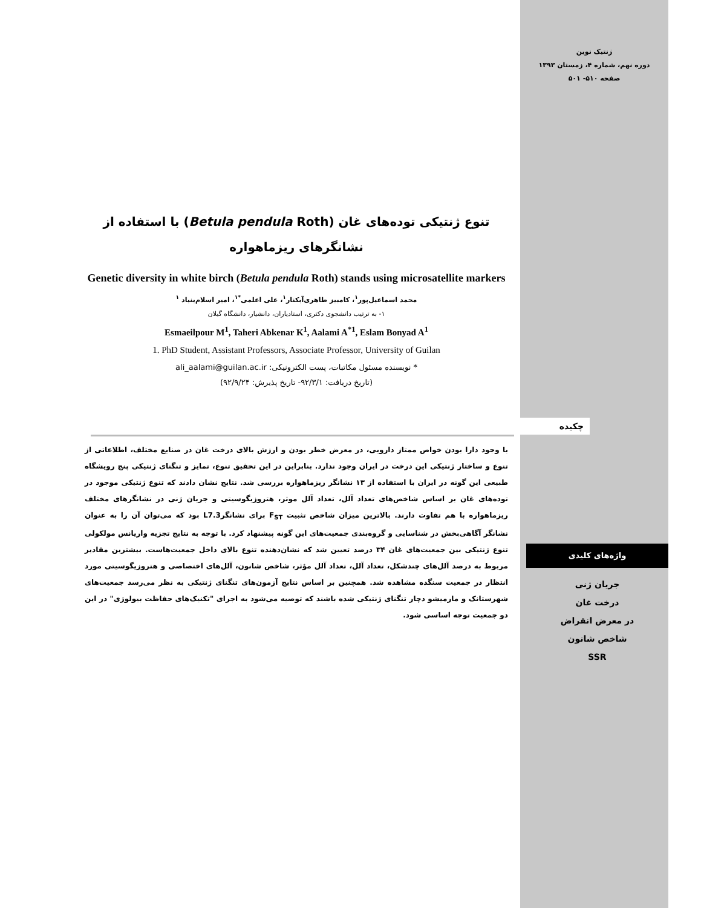ژنتیک نوین
دوره نهم، شماره ۴، زمستان ۱۳۹۳
صفحه ۵۱۰- ۵۰۱
تنوع ژنتیکی توده‌های غان (Betula pendula Roth) با استفاده از نشانگرهای ریزماهواره
Genetic diversity in white birch (Betula pendula Roth) stands using microsatellite markers
محمد اسماعیل‌پور<sup>۱</sup>، کامبیز طاهری‌آبکنار<sup>۱</sup>، علی اعلمی<sup>*۱</sup>، امیر اسلام‌بنیاد <sup>۱</sup>
۱- به ترتیب دانشجوی دکتری، استادیاران، دانشیار، دانشگاه گیلان
Esmaeilpour M<sup>1</sup>, Taheri Abkenar K<sup>1</sup>, Aalami A<sup>*1</sup>, Eslam Bonyad A<sup>1</sup>
1. PhD Student, Assistant Professors, Associate Professor, University of Guilan
* نویسنده مسئول مکاتبات، پست الکترونیکی: ali_aalami@guilan.ac.ir
(تاریخ دریافت: ۹۲/۳/۱- تاریخ پذیرش: ۹۲/۹/۲۴)
چکیده
با وجود دارا بودن خواص ممتاز دارویی، در معرض خطر بودن و ارزش بالای درخت غان در صنایع مختلف، اطلاعاتی از تنوع و ساختار ژنتیکی این درخت در ایران وجود ندارد. بنابراین در این تحقیق تنوع، تمایز و تنگنای ژنتیکی پنج رویشگاه طبیعی این گونه در ایران با استفاده از ۱۳ نشانگر ریزماهواره بررسی شد. نتایج نشان دادند که تنوع ژنتیکی موجود در توده‌های غان بر اساس شاخص‌های تعداد آلل، تعداد آلل موثر، هتروزیگوسیتی و جریان ژنی در نشانگرهای مختلف ریزماهواره با هم تفاوت دارند. بالاترین میزان شاخص تثبیت F<sub>ST</sub> برای نشانگرL7.3 بود که می‌توان آن را به عنوان نشانگر آگاهی‌بخش در شناسایی و گروه‌بندی جمعیت‌های این گونه پیشنهاد کرد. با توجه به نتایج تجزیه واریانس مولکولی تنوع ژنتیکی بین جمعیت‌های غان ۳۴ درصد تعیین شد که نشان‌دهنده تنوع بالای داخل جمعیت‌هاست. بیشترین مقادیر مربوط به درصد آلل‌های چندشکل، تعداد آلل، تعداد آلل مؤثر، شاخص شانون، آلل‌های اختصاصی و هتروزیگوسیتی مورد انتظار در جمعیت سنگده مشاهده شد. همچنین بر اساس نتایج آزمون‌های تنگنای ژنتیکی به نظر می‌رسد جمعیت‌های شهرستانک و مارمیشو دچار تنگنای ژنتیکی شده باشند که توصیه می‌شود به اجرای "تکنیک‌های حفاظت بیولوژی" در این دو جمعیت توجه اساسی شود.
واژه‌های کلیدی
جریان ژنی
درخت غان
در معرض انقراض
شاخص شانون
SSR